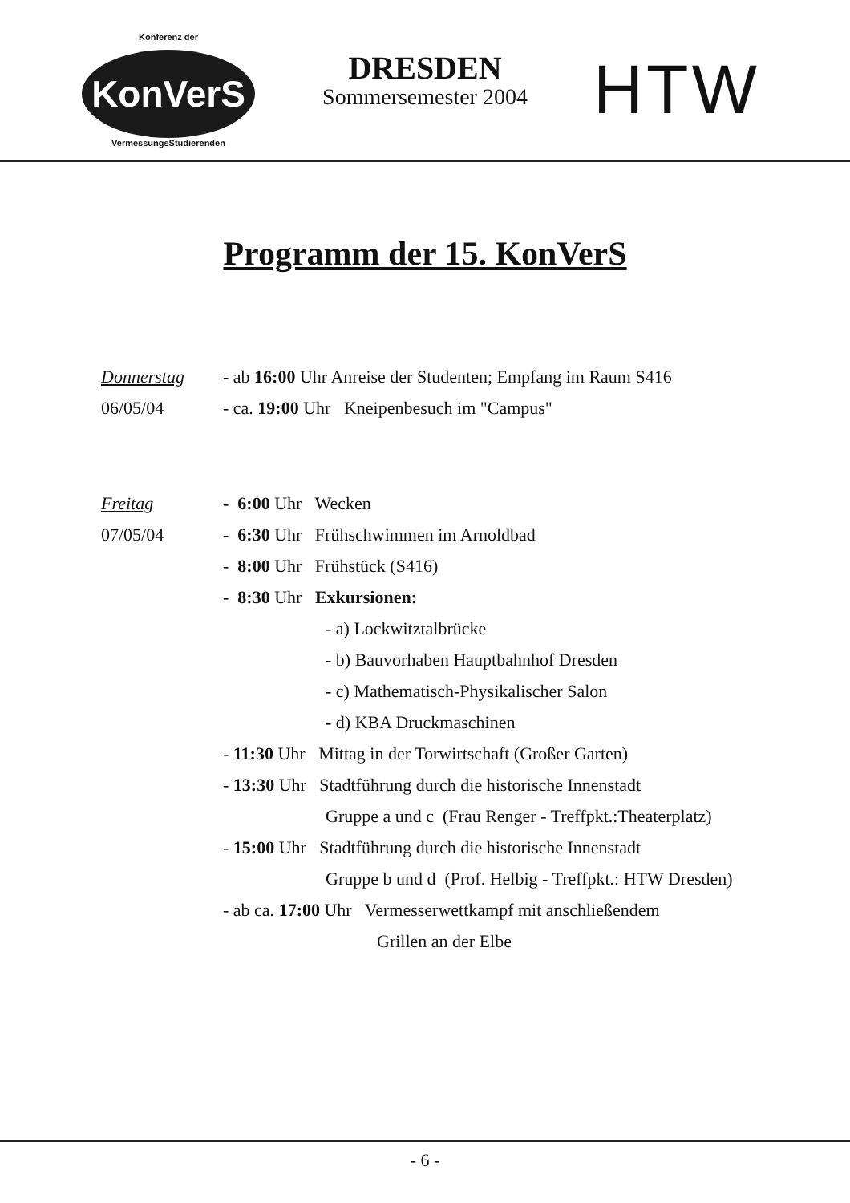Konferenz der
KonVerS
VermessungsStudierenden
DRESDEN
Sommersemester 2004
HTW
Programm der 15. KonVerS
Donnerstag
06/05/04
- ab 16:00 Uhr Anreise der Studenten; Empfang im Raum S416
- ca. 19:00 Uhr Kneipenbesuch im "Campus"
Freitag
07/05/04
- 6:00 Uhr Wecken
- 6:30 Uhr Frühschwimmen im Arnoldbad
- 8:00 Uhr Frühstück (S416)
- 8:30 Uhr Exkursionen:
- a) Lockwitztalbrücke
- b) Bauvorhaben Hauptbahnhof Dresden
- c) Mathematisch-Physikalischer Salon
- d) KBA Druckmaschinen
- 11:30 Uhr Mittag in der Torwirtschaft (Großer Garten)
- 13:30 Uhr Stadtführung durch die historische Innenstadt
Gruppe a und c (Frau Renger - Treffpkt.:Theaterplatz)
- 15:00 Uhr Stadtführung durch die historische Innenstadt
Gruppe b und d (Prof. Helbig - Treffpkt.: HTW Dresden)
- ab ca. 17:00 Uhr Vermesserwettkampf mit anschließendem
Grillen an der Elbe
- 6 -